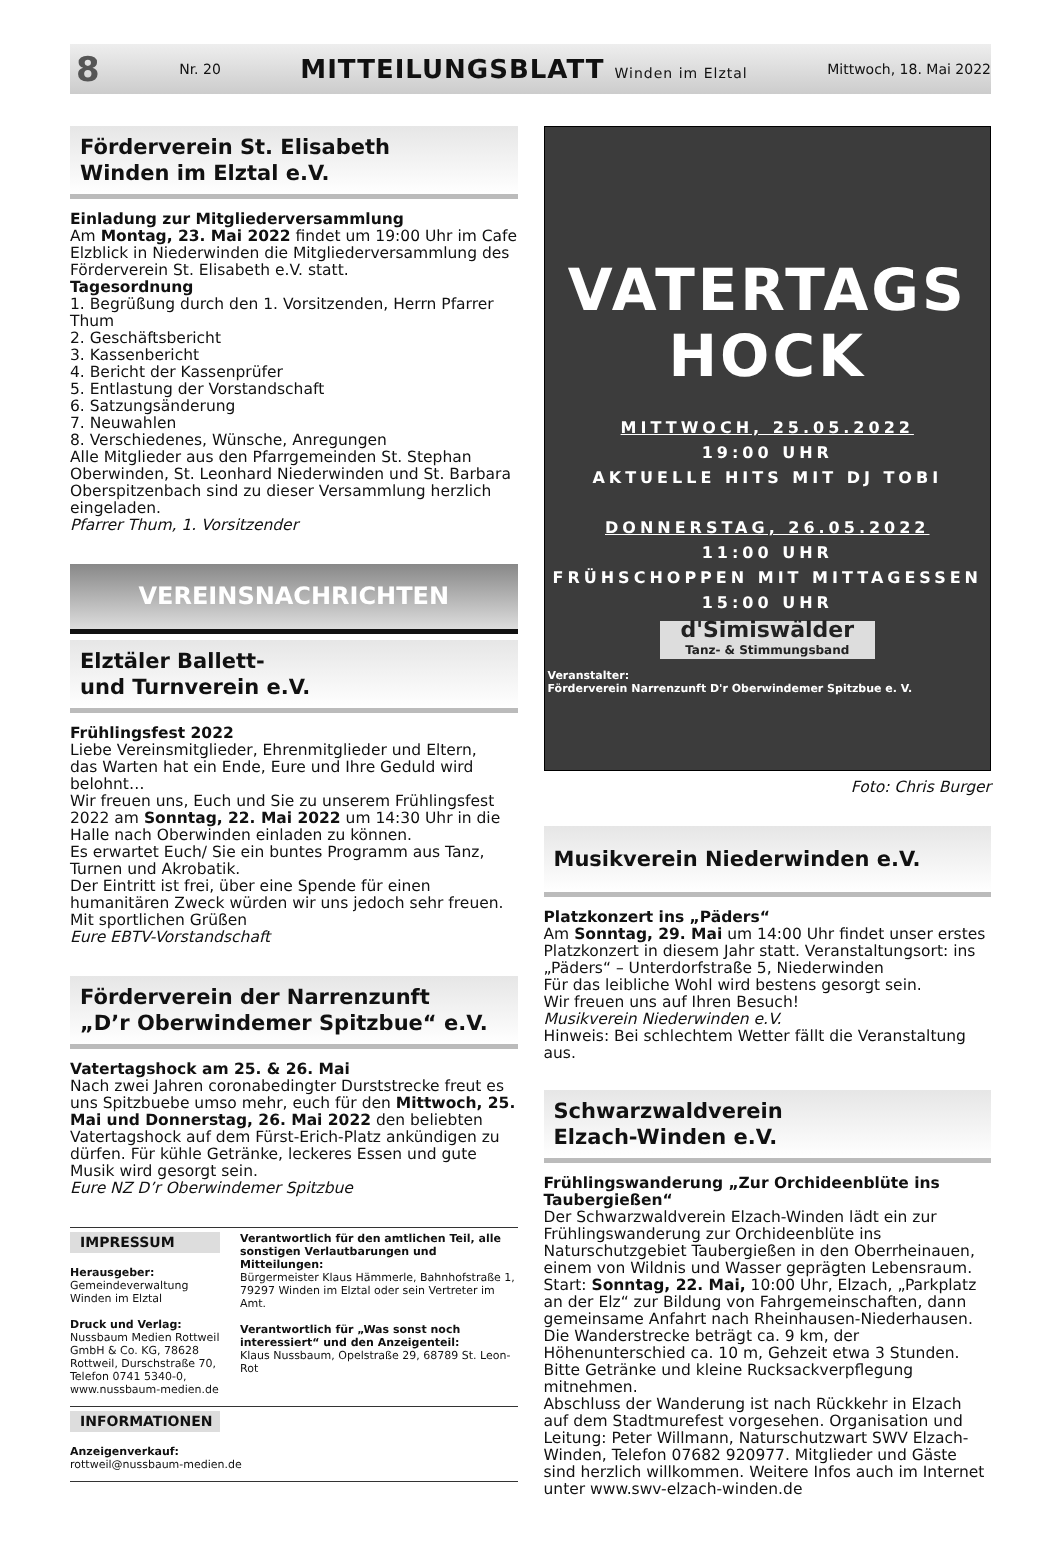8 Nr. 20 MITTEILUNGSBLATT Winden im Elztal Mittwoch, 18. Mai 2022
Förderverein St. Elisabeth
Winden im Elztal e.V.
Einladung zur Mitgliederversammlung
Am Montag, 23. Mai 2022 findet um 19:00 Uhr im Cafe Elzblick in Niederwinden die Mitgliederversammlung des Förderverein St. Elisabeth e.V. statt.
Tagesordnung
1. Begrüßung durch den 1. Vorsitzenden, Herrn Pfarrer Thum
2. Geschäftsbericht
3. Kassenbericht
4. Bericht der Kassenprüfer
5. Entlastung der Vorstandschaft
6. Satzungsänderung
7. Neuwahlen
8. Verschiedenes, Wünsche, Anregungen
Alle Mitglieder aus den Pfarrgemeinden St. Stephan Oberwinden, St. Leonhard Niederwinden und St. Barbara Oberspitzenbach sind zu dieser Versammlung herzlich eingeladen.
Pfarrer Thum, 1. Vorsitzender
VEREINSNACHRICHTEN
Elztäler Ballett-
und Turnverein e.V.
Frühlingsfest 2022
Liebe Vereinsmitglieder, Ehrenmitglieder und Eltern,
das Warten hat ein Ende, Eure und Ihre Geduld wird belohnt…
Wir freuen uns, Euch und Sie zu unserem Frühlingsfest 2022 am Sonntag, 22. Mai 2022 um 14:30 Uhr in die Halle nach Oberwinden einladen zu können.
Es erwartet Euch/ Sie ein buntes Programm aus Tanz, Turnen und Akrobatik.
Der Eintritt ist frei, über eine Spende für einen humanitären Zweck würden wir uns jedoch sehr freuen.
Mit sportlichen Grüßen
Eure EBTV-Vorstandschaft
Förderverein der Narrenzunft
„D’r Oberwindemer Spitzbue“ e.V.
Vatertagshock am 25. & 26. Mai
Nach zwei Jahren coronabedingter Durststrecke freut es uns Spitzbuebe umso mehr, euch für den Mittwoch, 25. Mai und Donnerstag, 26. Mai 2022 den beliebten Vatertagshock auf dem Fürst-Erich-Platz ankündigen zu dürfen. Für kühle Getränke, leckeres Essen und gute Musik wird gesorgt sein.
Eure NZ D’r Oberwindemer Spitzbue
IMPRESSUM
Herausgeber: Gemeindeverwaltung Winden im Elztal
Druck und Verlag: Nussbaum Medien Rottweil GmbH & Co. KG, 78628 Rottweil, Durschstraße 70, Telefon 0741 5340-0, www.nussbaum-medien.de
Verantwortlich für den amtlichen Teil, alle sonstigen Verlautbarungen und Mitteilungen:
Bürgermeister Klaus Hämmerle, Bahnhofstraße 1, 79297 Winden im Elztal oder sein Vertreter im Amt.
Verantwortlich für „Was sonst noch interessiert“ und den Anzeigenteil:
Klaus Nussbaum, Opelstraße 29, 68789 St. Leon-Rot
INFORMATIONEN
Anzeigenverkauf:
rottweil@nussbaum-medien.de
VATERTAGS
HOCK
MITTWOCH, 25.05.2022
19:00 UHR
AKTUELLE HITS MIT DJ TOBI
DONNERSTAG, 26.05.2022
11:00 UHR
FRÜHSCHOPPEN MIT MITTAGESSEN
15:00 UHR
d'Simiswälder
Tanz- & Stimmungsband
Veranstalter:
Förderverein Narrenzunft D'r Oberwindemer Spitzbue e. V.
Foto: Chris Burger
Musikverein Niederwinden e.V.
Platzkonzert ins „Päders“
Am Sonntag, 29. Mai um 14:00 Uhr findet unser erstes Platzkonzert in diesem Jahr statt. Veranstaltungsort: ins „Päders“ – Unterdorfstraße 5, Niederwinden
Für das leibliche Wohl wird bestens gesorgt sein.
Wir freuen uns auf Ihren Besuch!
Musikverein Niederwinden e.V.
Hinweis: Bei schlechtem Wetter fällt die Veranstaltung aus.
Schwarzwaldverein
Elzach-Winden e.V.
Frühlingswanderung „Zur Orchideenblüte ins Taubergießen“
Der Schwarzwaldverein Elzach-Winden lädt ein zur Frühlingswanderung zur Orchideenblüte ins Naturschutzgebiet Taubergießen in den Oberrheinauen, einem von Wildnis und Wasser geprägten Lebensraum.
Start: Sonntag, 22. Mai, 10:00 Uhr, Elzach, „Parkplatz an der Elz“ zur Bildung von Fahrgemeinschaften, dann gemeinsame Anfahrt nach Rheinhausen-Niederhausen.
Die Wanderstrecke beträgt ca. 9 km, der Höhenunterschied ca. 10 m, Gehzeit etwa 3 Stunden. Bitte Getränke und kleine Rucksackverpflegung mitnehmen.
Abschluss der Wanderung ist nach Rückkehr in Elzach auf dem Stadtmurefest vorgesehen. Organisation und Leitung: Peter Willmann, Naturschutzwart SWV Elzach-Winden, Telefon 07682 920977. Mitglieder und Gäste sind herzlich willkommen. Weitere Infos auch im Internet unter www.swv-elzach-winden.de